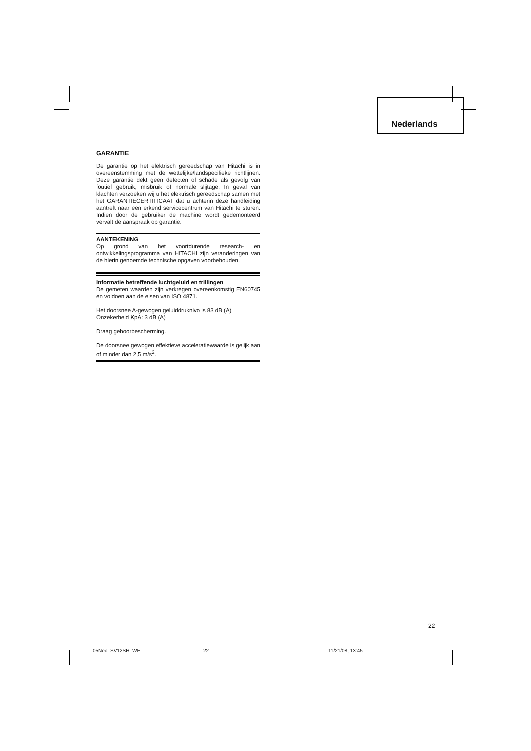Nederlands
GARANTIE
De garantie op het elektrisch gereedschap van Hitachi is in overeenstemming met de wettelijke/landspecifieke richtlijnen. Deze garantie dekt geen defecten of schade als gevolg van foutief gebruik, misbruik of normale slijtage. In geval van klachten verzoeken wij u het elektrisch gereedschap samen met het GARANTIECERTIFICAAT dat u achterin deze handleiding aantreft naar een erkend servicecentrum van Hitachi te sturen. Indien door de gebruiker de machine wordt gedemonteerd vervalt de aanspraak op garantie.
AANTEKENING
Op grond van het voortdurende research- en ontwikkelingsprogramma van HITACHI zijn veranderingen van de hierin genoemde technische opgaven voorbehouden.
Informatie betreffende luchtgeluid en trillingen
De gemeten waarden zijn verkregen overeenkomstig EN60745 en voldoen aan de eisen van ISO 4871.
Het doorsnee A-gewogen geluiddruknivo is 83 dB (A)
Onzekerheid KpA: 3 dB (A)
Draag gehoorbescherming.
De doorsnee gewogen effektieve acceleratiewaarde is gelijk aan of minder dan 2,5 m/s<sup>2</sup>.
22
05Ned_SV12SH_WE 22 11/21/08, 13:45